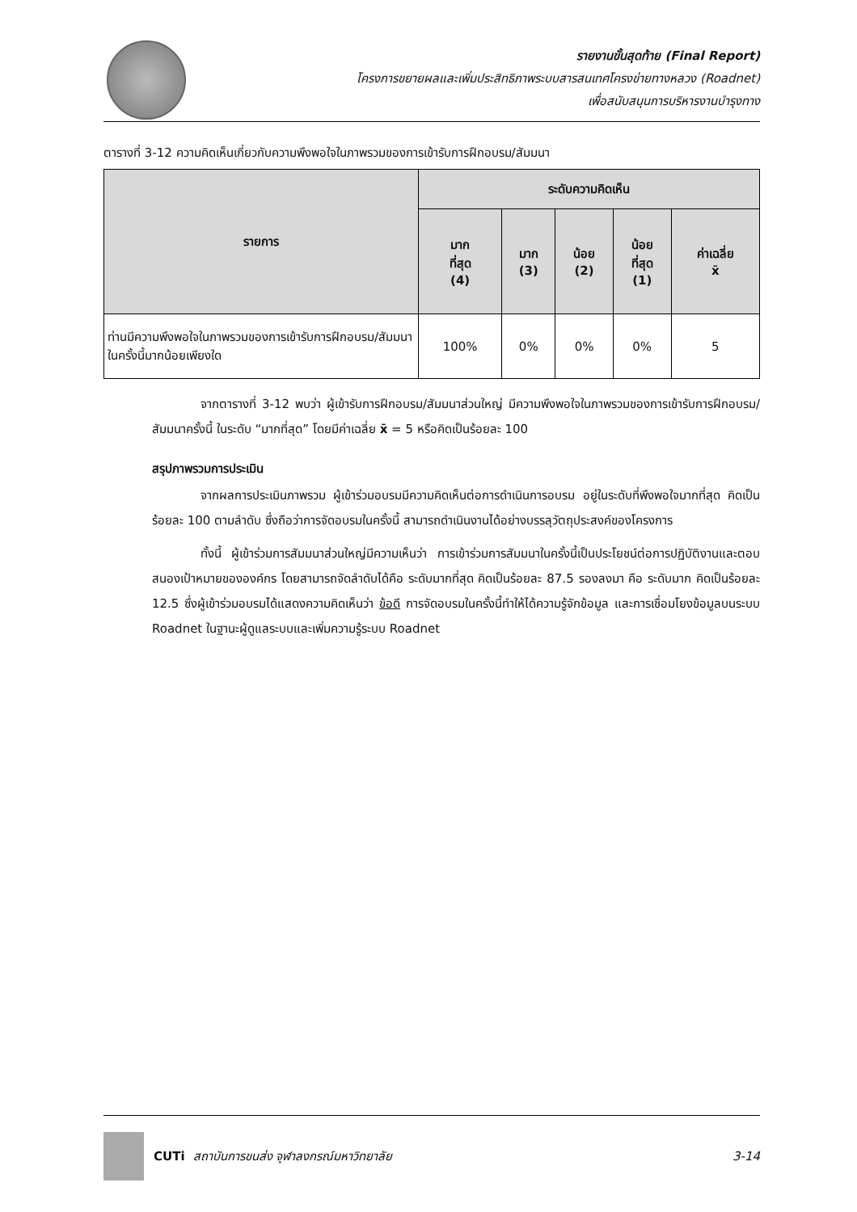รายงานขั้นสุดท้าย (Final Report)
โครงการขยายผลและเพิ่มประสิทธิภาพระบบสารสนเทศโครงข่ายทางหลวง (Roadnet)
เพื่อสนับสนุนการบริหารงานบำรุงทาง
ตารางที่ 3-12 ความคิดเห็นเกี่ยวกับความพึงพอใจในภาพรวมของการเข้ารับการฝึกอบรม/สัมมนา
| รายการ | ระดับความคิดเห็น | | | | |
| --- | --- | --- | --- | --- | --- |
| | มาก ที่สุด (4) | มาก (3) | น้อย (2) | น้อย ที่สุด (1) | ค่าเฉลี่ย x̄ |
| ท่านมีความพึงพอใจในภาพรวมของการเข้ารับการฝึกอบรม/สัมมนาในครั้งนี้มากน้อยเพียงใด | 100% | 0% | 0% | 0% | 5 |
จากตารางที่ 3-12 พบว่า ผู้เข้ารับการฝึกอบรม/สัมมนาส่วนใหญ่ มีความพึงพอใจในภาพรวมของการเข้ารับการฝึกอบรม/สัมมนาครั้งนี้ ในระดับ “มากที่สุด” โดยมีค่าเฉลี่ย x̄ = 5 หรือคิดเป็นร้อยละ 100
สรุปภาพรวมการประเมิน
จากผลการประเมินภาพรวม ผู้เข้าร่วมอบรมมีความคิดเห็นต่อการดำเนินการอบรม อยู่ในระดับที่พึงพอใจมากที่สุด คิดเป็นร้อยละ 100 ตามลำดับ ซึ่งถือว่าการจัดอบรมในครั้งนี้ สามารถดำเนินงานได้อย่างบรรลุวัตถุประสงค์ของโครงการ
ทั้งนี้ ผู้เข้าร่วมการสัมมนาส่วนใหญ่มีความเห็นว่า การเข้าร่วมการสัมมนาในครั้งนี้เป็นประโยชน์ต่อการปฏิบัติงานและตอบสนองเป้าหมายขององค์กร โดยสามารถจัดลำดับได้คือ ระดับมากที่สุด คิดเป็นร้อยละ 87.5 รองลงมา คือ ระดับมาก คิดเป็นร้อยละ 12.5 ซึ่งผู้เข้าร่วมอบรมได้แสดงความคิดเห็นว่า ข้อดี การจัดอบรมในครั้งนี้ทำให้ได้ความรู้จักข้อมูล และการเชื่อมโยงข้อมูลบนระบบ Roadnet ในฐานะผู้ดูแลระบบและเพิ่มความรู้ระบบ Roadnet
CUTi สถาบันการขนส่ง จุฬาลงกรณ์มหาวิทยาลัย 3-14